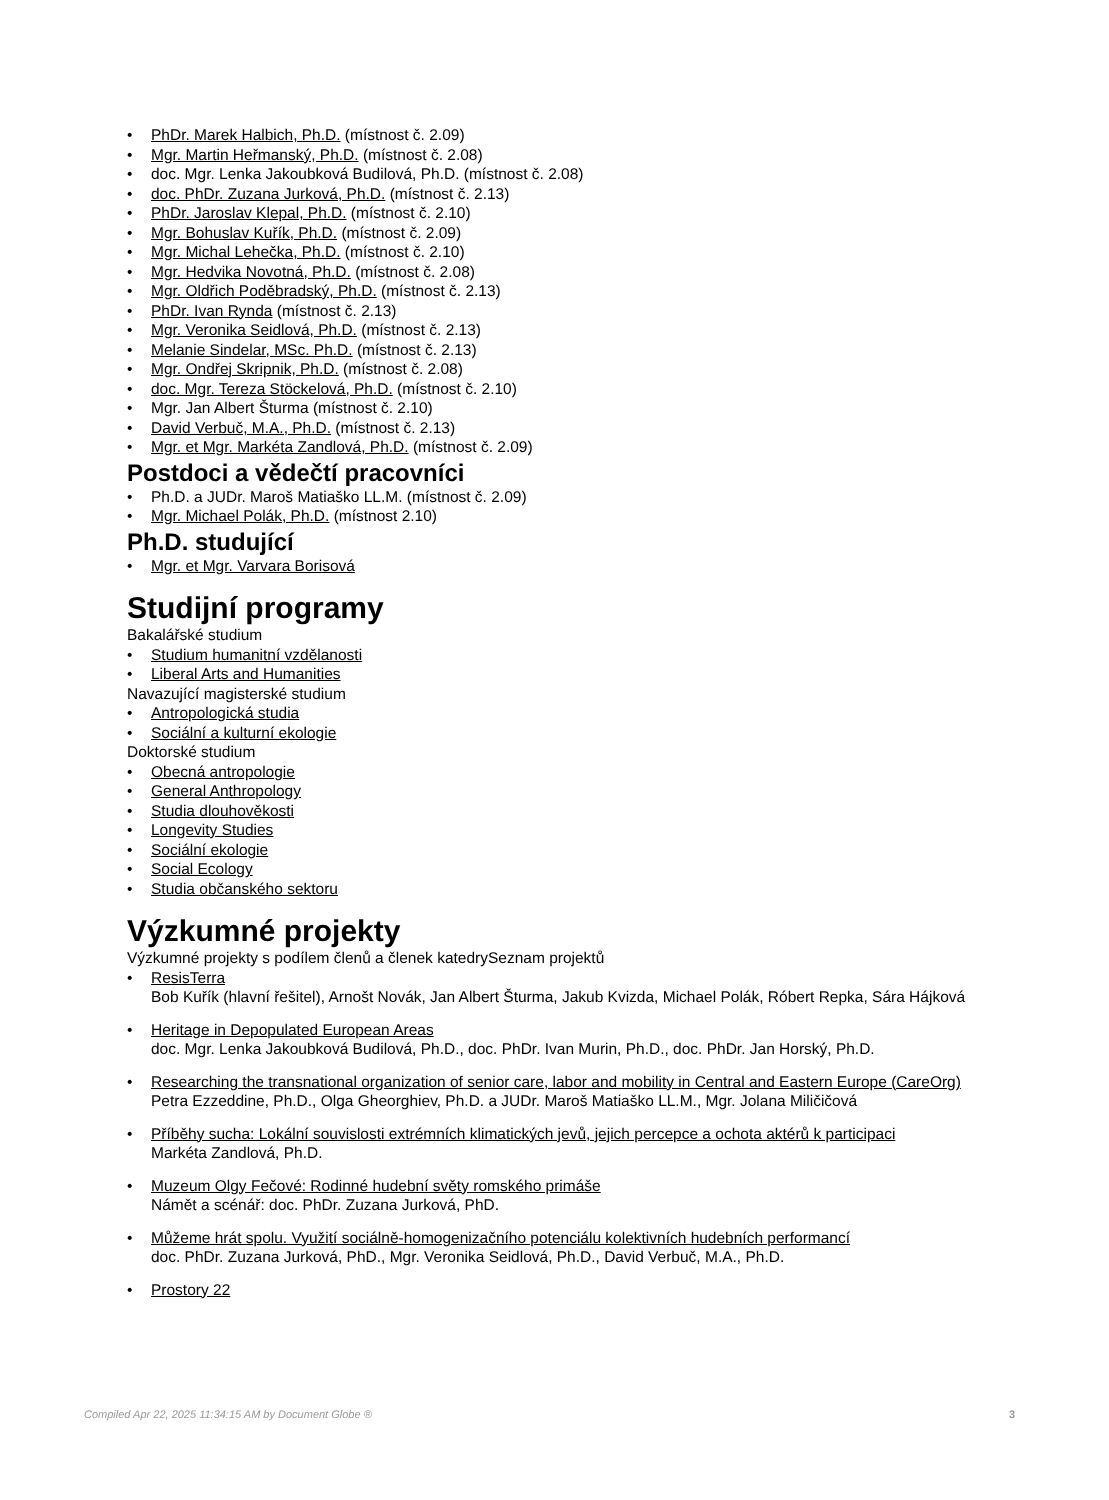• PhDr. Marek Halbich, Ph.D. (místnost č. 2.09)
• Mgr. Martin Heřmanský, Ph.D. (místnost č. 2.08)
• doc. Mgr. Lenka Jakoubková Budilová, Ph.D. (místnost č. 2.08)
• doc. PhDr. Zuzana Jurková, Ph.D. (místnost č. 2.13)
• PhDr. Jaroslav Klepal, Ph.D. (místnost č. 2.10)
• Mgr. Bohuslav Kuřík, Ph.D. (místnost č. 2.09)
• Mgr. Michal Lehečka, Ph.D. (místnost č. 2.10)
• Mgr. Hedvika Novotná, Ph.D. (místnost č. 2.08)
• Mgr. Oldřich Poděbradský, Ph.D. (místnost č. 2.13)
• PhDr. Ivan Rynda (místnost č. 2.13)
• Mgr. Veronika Seidlová, Ph.D. (místnost č. 2.13)
• Melanie Sindelar, MSc. Ph.D. (místnost č. 2.13)
• Mgr. Ondřej Skripnik, Ph.D. (místnost č. 2.08)
• doc. Mgr. Tereza Stöckelová, Ph.D. (místnost č. 2.10)
• Mgr. Jan Albert Šturma (místnost č. 2.10)
• David Verbuč, M.A., Ph.D. (místnost č. 2.13)
• Mgr. et Mgr. Markéta Zandlová, Ph.D. (místnost č. 2.09)
Postdoci a vědečtí pracovníci
• Ph.D. a JUDr. Maroš Matiaško LL.M. (místnost č. 2.09)
• Mgr. Michael Polák, Ph.D. (místnost 2.10)
Ph.D. studující
• Mgr. et Mgr. Varvara Borisová
Studijní programy
Bakalářské studium
• Studium humanitní vzdělanosti
• Liberal Arts and Humanities
Navazující magisterské studium
• Antropologická studia
• Sociální a kulturní ekologie
Doktorské studium
• Obecná antropologie
• General Anthropology
• Studia dlouhověkosti
• Longevity Studies
• Sociální ekologie
• Social Ecology
• Studia občanského sektoru
Výzkumné projekty
Výzkumné projekty s podílem členů a členek katedrySeznam projektů
• ResisTerra
Bob Kuřík (hlavní řešitel), Arnošt Novák, Jan Albert Šturma, Jakub Kvizda, Michael Polák, Róbert Repka, Sára Hájková
• Heritage in Depopulated European Areas
doc. Mgr. Lenka Jakoubková Budilová, Ph.D., doc. PhDr. Ivan Murin, Ph.D., doc. PhDr. Jan Horský, Ph.D.
• Researching the transnational organization of senior care, labor and mobility in Central and Eastern Europe (CareOrg)
Petra Ezzeddine, Ph.D., Olga Gheorghiev, Ph.D. a JUDr. Maroš Matiaško LL.M., Mgr. Jolana Miličičová
• Příběhy sucha: Lokální souvislosti extrémních klimatických jevů, jejich percepce a ochota aktérů k participaci
Markéta Zandlová, Ph.D.
• Muzeum Olgy Fečové: Rodinné hudební světy romského primáše
Námět a scénář: doc. PhDr. Zuzana Jurková, PhD.
• Můžeme hrát spolu. Využití sociálně-homogenizačního potenciálu kolektivních hudebních performancí
doc. PhDr. Zuzana Jurková, PhD., Mgr. Veronika Seidlová, Ph.D., David Verbuč, M.A., Ph.D.
• Prostory 22
Compiled Apr 22, 2025 11:34:15 AM by Document Globe ® 3